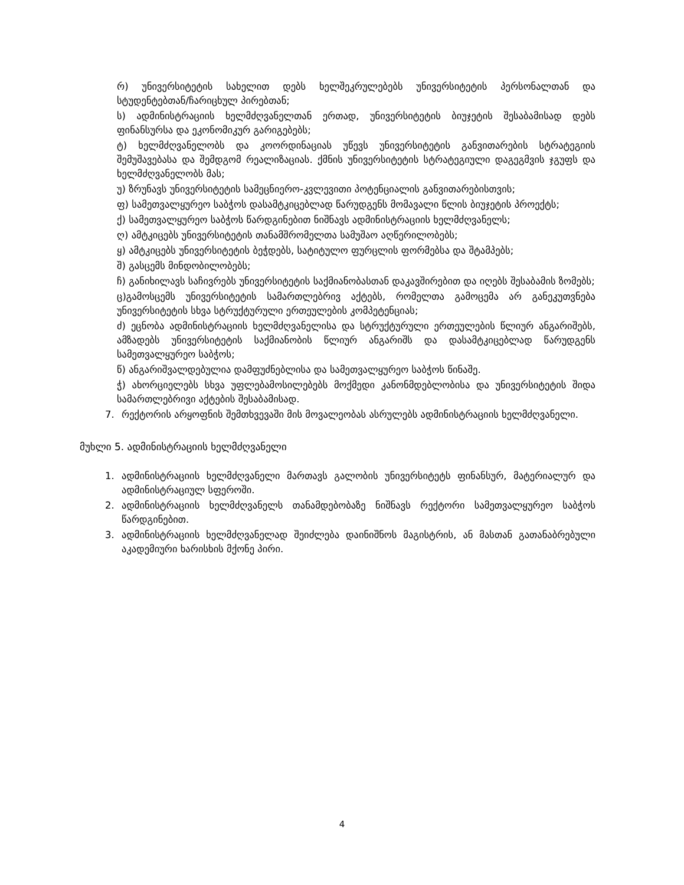რ) უნივერსიტეტის სახელით დებს ხელშეკრულებებს უნივერსიტეტის პერსონალთან და სტუდენტებთან/ჩარიცხულ პირებთან;
ს) ადმინისტრაციის ხელმძღვანელთან ერთად, უნივერსიტეტის ბიუჯეტის შესაბამისად დებს ფინანსურსა და ეკონომიკურ გარიგებებს;
ტ) ხელმძღვანელობს და კოორდინაციას უწევს უნივერსიტეტის განვითარების სტრატეგიის შემუშავებასა და შემდგომ რეალიზაციას. ქმნის უნივერსიტეტის სტრატეგიული დაგეგმვის ჯგუფს და ხელმძღვანელობს მას;
უ) ზრუნავს უნივერსიტეტის სამეცნიერო-კვლევითი პოტენციალის განვითარებისთვის;
ფ) სამეთვალყურეო საბჭოს დასამტკიცებლად წარუდგენს მომავალი წლის ბიუჯეტის პროექტს;
ქ) სამეთვალყურეო საბჭოს წარდგინებით ნიშნავს ადმინისტრაციის ხელმძღვანელს;
ღ) ამტკიცებს უნივერსიტეტის თანამშრომელთა სამუშაო აღწერილობებს;
ყ) ამტკიცებს უნივერსიტეტის ბეჭდებს, სატიტულო ფურცლის ფორმებსა და შტამპებს;
შ) გასცემს მინდობილობებს;
ჩ) განიხილავს საჩივრებს უნივერსიტეტის საქმიანობასთან დაკავშირებით და იღებს შესაბამის ზომებს;
ც)გამოსცემს უნივერსიტეტის სამართლებრივ აქტებს, რომელთა გამოცემა არ განეკუთვნება უნივერსიტეტის სხვა სტრუქტურული ერთეულების კომპეტენციას;
ძ) ეცნობა ადმინისტრაციის ხელმძღვანელისა და სტრუქტურული ერთეულების წლიურ ანგარიშებს, ამზადებს უნივერსიტეტის საქმიანობის წლიურ ანგარიშს და დასამტკიცებლად წარუდგენს სამეთვალყურეო საბჭოს;
წ) ანგარიშვალდებულია დამფუძნებლისა და სამეთვალყურეო საბჭოს წინაშე.
ჭ) ახორციელებს სხვა უფლებამოსილებებს მოქმედი კანონმდებლობისა და უნივერსიტეტის შიდა სამართლებრივი აქტების შესაბამისად.
7. რექტორის არყოფნის შემთხვევაში მის მოვალეობას ასრულებს ადმინისტრაციის ხელმძღვანელი.
მუხლი 5. ადმინისტრაციის ხელმძღვანელი
1. ადმინისტრაციის ხელმძღვანელი მართავს გალობის უნივერსიტეტს ფინანსურ, მატერიალურ და ადმინისტრაციულ სფეროში.
2. ადმინისტრაციის ხელმძღვანელს თანამდებობაზე ნიშნავს რექტორი სამეთვალყურეო საბჭოს წარდგინებით.
3. ადმინისტრაციის ხელმძღვანელად შეიძლება დაინიშნოს მაგისტრის, ან მასთან გათანაბრებული აკადემიური ხარისხის მქონე პირი.
4